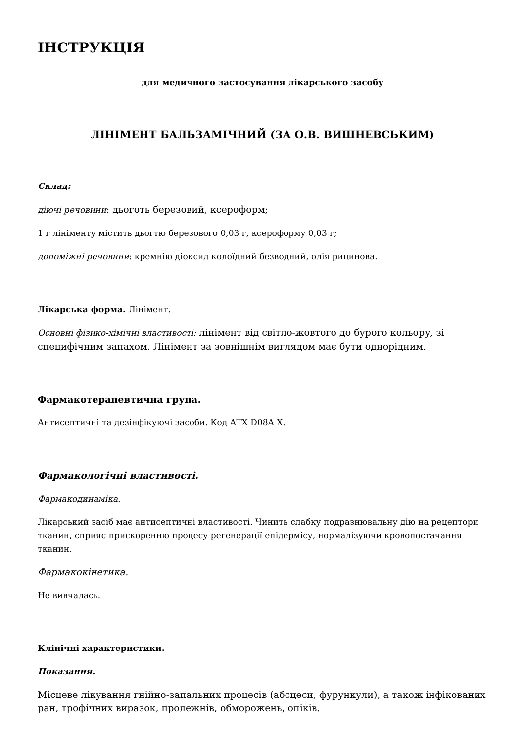ІНСТРУКЦІЯ
для медичного застосування лікарського засобу
ЛІНІМЕНТ БАЛЬЗАМІЧНИЙ (ЗА О.В. ВИШНЕВСЬКИМ)
Склад:
діючі речовини: дьоготь березовий, ксероформ;
1 г лініменту містить дьогтю березового 0,03 г, ксероформу 0,03 г;
допоміжні речовини: кремнію діоксид колоїдний безводний, олія рицинова.
Лікарська форма. Лінімент.
Основні фізико-хімічні властивості: лінімент від світло-жовтого до бурого кольору, зі специфічним запахом. Лінімент за зовнішнім виглядом має бути однорідним.
Фармакотерапевтична група.
Антисептичні та дезінфікуючі засоби. Код АТХ D08A X.
Фармакологічні властивості.
Фармакодинаміка.
Лікарський засіб має антисептичні властивості. Чинить слабку подразнювальну дію на рецептори тканин, сприяє прискоренню процесу регенерації епідермісу, нормалізуючи кровопостачання тканин.
Фармакокінетика.
Не вивчалась.
Клінічні характеристики.
Показання.
Місцеве лікування гнійно-запальних процесів (абсцеси, фурункули), а також інфікованих ран, трофічних виразок, пролежнів, обморожень, опіків.